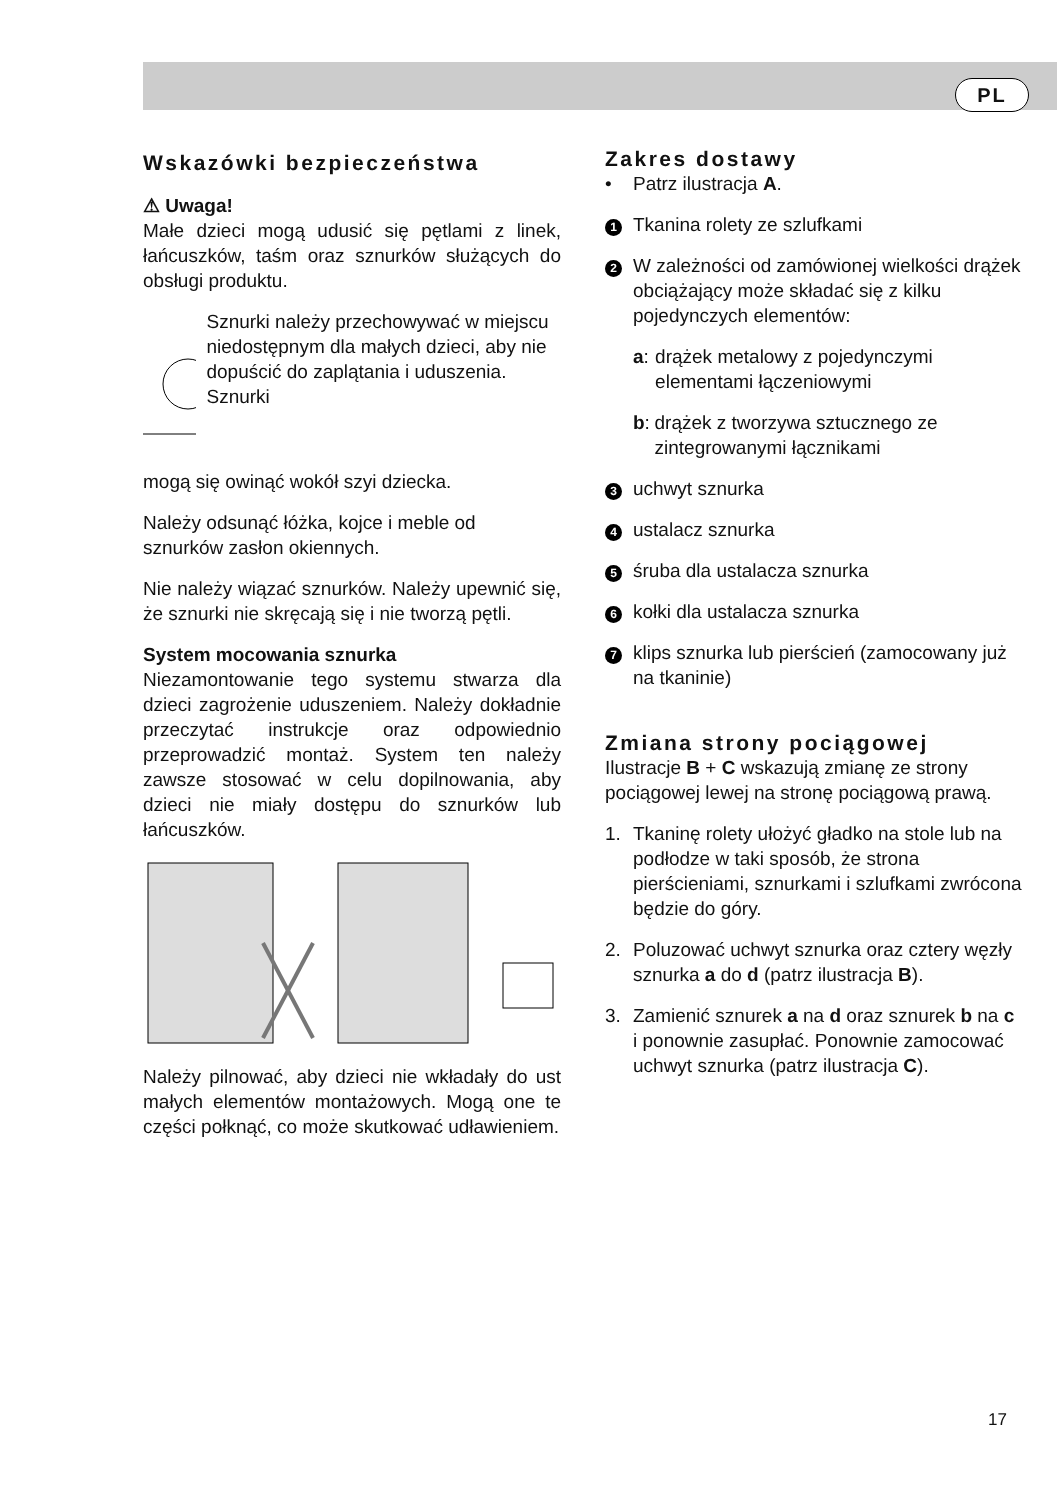PL
Wskazówki bezpieczeństwa
⚠ Uwaga!
Małe dzieci mogą udusić się pętlami z linek, łańcuszków, taśm oraz sznurków służących do obsługi produktu.
Sznurki należy prze­chowywać w miejscu niedostępnym dla ma­łych dzieci, aby nie do­puścić do zaplątania i uduszenia. Sznurki
mogą się owinąć wokół szyi dziecka.
Należy odsunąć łóżka, kojce i meble od sznurków zasłon okiennych.
Nie należy wiązać sznurków. Należy upewnić się, że sznurki nie skręcają się i nie tworzą pętli.
System mocowania sznurka
Niezamontowanie tego systemu stwa­rza dla dzieci zagrożenie uduszeniem. Należy dokładnie przeczytać instrukcje oraz odpowiednio przeprowadzić mon­taż. System ten należy zawsze stosować w celu dopilnowania, aby dzieci nie mia­ły dostępu do sznurków lub łańcuszków.
Należy pilnować, aby dzieci nie wkłada­ły do ust małych elementów montażo­wych. Mogą one te części połknąć, co może skutkować udławieniem.
Zakres dostawy
• Patrz ilustracja A.
1 Tkanina rolety ze szlufkami
2 W zależności od zamówionej wielkości drążek obciążający może składać się z kilku pojedynczych elementów:
a: drążek metalowy z pojedynczymi elementami łączeniowymi
b: drążek z tworzywa sztucznego ze zintegrowanymi łącznikami
3 uchwyt sznurka
4 ustalacz sznurka
5 śruba dla ustalacza sznurka
6 kołki dla ustalacza sznurka
7 klips sznurka lub pierścień (zamocowany już na tkaninie)
Zmiana strony pociągowej
Ilustracje B + C wskazują zmianę ze strony pociągowej lewej na stronę pociągową prawą.
1. Tkaninę rolety ułożyć gładko na stole lub na podłodze w taki sposób, że strona pierścieniami, sznurkami i szlufkami zwrócona będzie do góry.
2. Poluzować uchwyt sznurka oraz cztery węzły sznurka a do d (patrz ilustracja B).
3. Zamienić sznurek a na d oraz sznurek b na c i ponownie zasupłać. Ponownie zamocować uchwyt sznurka (patrz ilustracja C).
17